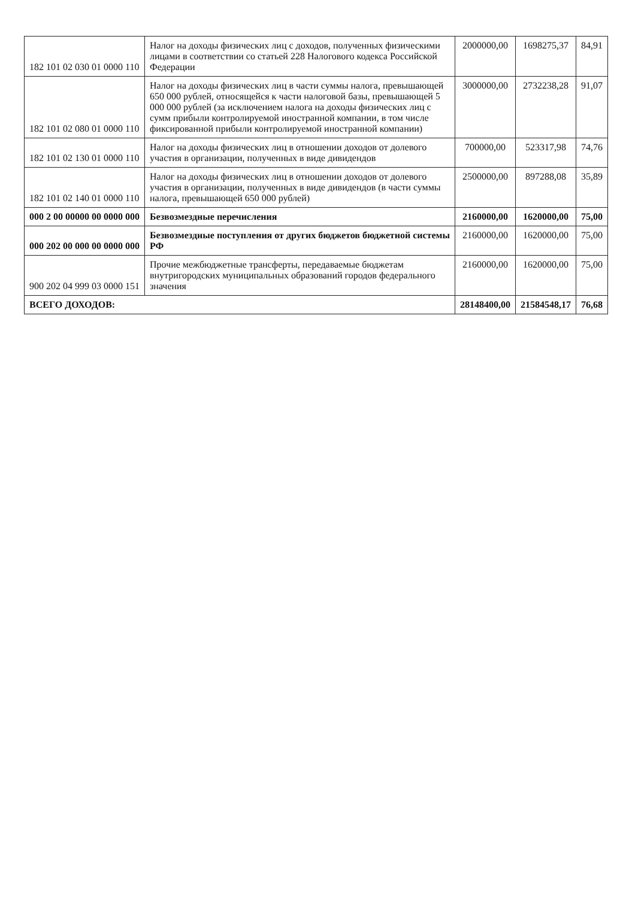| 182 101 02 030 01 0000 110 | Налог на доходы физических лиц с доходов, полученных физическими лицами в соответствии со статьей 228 Налогового кодекса Российской Федерации | 2000000,00 | 1698275,37 | 84,91 |
| 182 101 02 080 01 0000 110 | Налог на доходы физических лиц в части суммы налога, превышающей 650 000 рублей, относящейся к части налоговой базы, превышающей 5 000 000 рублей (за исключением налога на доходы физических лиц с сумм прибыли контролируемой иностранной компании, в том числе фиксированной прибыли контролируемой иностранной компании) | 3000000,00 | 2732238,28 | 91,07 |
| 182 101 02 130 01 0000 110 | Налог на доходы физических лиц в отношении доходов от долевого участия в организации, полученных в виде дивидендов | 700000,00 | 523317,98 | 74,76 |
| 182 101 02 140 01 0000 110 | Налог на доходы физических лиц в отношении доходов от долевого участия в организации, полученных в виде дивидендов (в части суммы налога, превышающей 650 000 рублей) | 2500000,00 | 897288,08 | 35,89 |
| 000 2 00 00000 00 0000 000 | Безвозмездные перечисления | 2160000,00 | 1620000,00 | 75,00 |
| 000 202 00 000 00 0000 000 | Безвозмездные поступления от других бюджетов бюджетной системы РФ | 2160000,00 | 1620000,00 | 75,00 |
| 900 202 04 999 03 0000 151 | Прочие межбюджетные трансферты, передаваемые бюджетам внутригородских муниципальных образований городов федерального значения | 2160000,00 | 1620000,00 | 75,00 |
| ВСЕГО ДОХОДОВ: | | 28148400,00 | 21584548,17 | 76,68 |